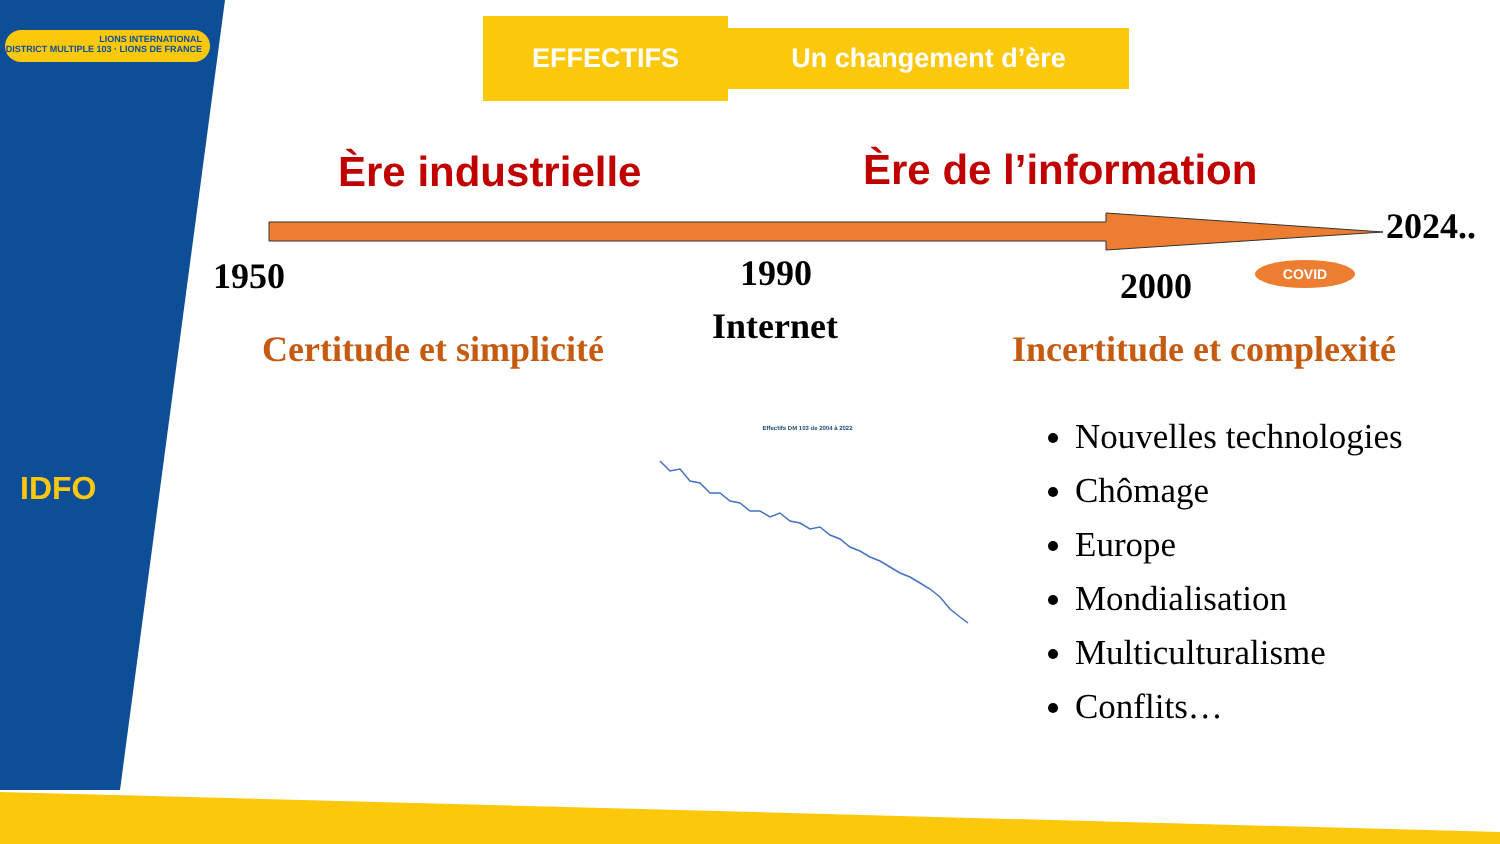LIONS INTERNATIONAL
DISTRICT MULTIPLE 103 · LIONS DE FRANCE
IDFO
EFFECTIFS Un changement d’ère
Ère industrielle Ère de l’information
2024..
1950 1990 2000 COVID
Internet
Certitude et simplicité Incertitude et complexité
Effectifs DM 103 de 2004 à 2022
Nouvelles technologies
Chômage
Europe
Mondialisation
Multiculturalisme
Conflits…